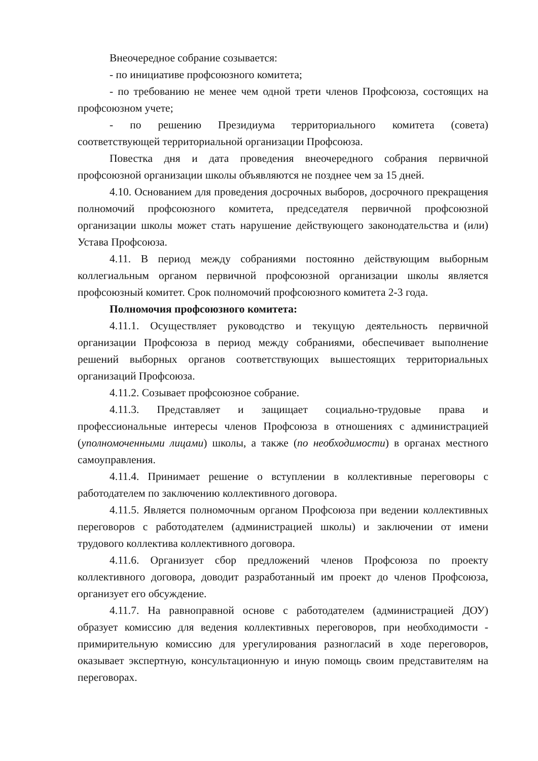Внеочередное собрание созывается:
- по инициативе профсоюзного комитета;
- по требованию не менее чем одной трети членов Профсоюза, состоящих на профсоюзном учете;
- по решению Президиума территориального комитета (совета) соответствующей территориальной организации Профсоюза.
Повестка дня и дата проведения внеочередного собрания первичной профсоюзной организации школы объявляются не позднее чем за 15 дней.
4.10. Основанием для проведения досрочных выборов, досрочного прекращения полномочий профсоюзного комитета, председателя первичной профсоюзной организации школы может стать нарушение действующего законодательства и (или) Устава Профсоюза.
4.11. В период между собраниями постоянно действующим выборным коллегиальным органом первичной профсоюзной организации школы является профсоюзный комитет. Срок полномочий профсоюзного комитета 2-3 года.
Полномочия профсоюзного комитета:
4.11.1. Осуществляет руководство и текущую деятельность первичной организации Профсоюза в период между собраниями, обеспечивает выполнение решений выборных органов соответствующих вышестоящих территориальных организаций Профсоюза.
4.11.2. Созывает профсоюзное собрание.
4.11.3. Представляет и защищает социально-трудовые права и профессиональные интересы членов Профсоюза в отношениях с администрацией (уполномоченными лицами) школы, а также (по необходимости) в органах местного самоуправления.
4.11.4. Принимает решение о вступлении в коллективные переговоры с работодателем по заключению коллективного договора.
4.11.5. Является полномочным органом Профсоюза при ведении коллективных переговоров с работодателем (администрацией школы) и заключении от имени трудового коллектива коллективного договора.
4.11.6. Организует сбор предложений членов Профсоюза по проекту коллективного договора, доводит разработанный им проект до членов Профсоюза, организует его обсуждение.
4.11.7. На равноправной основе с работодателем (администрацией ДОУ) образует комиссию для ведения коллективных переговоров, при необходимости - примирительную комиссию для урегулирования разногласий в ходе переговоров, оказывает экспертную, консультационную и иную помощь своим представителям на переговорах.